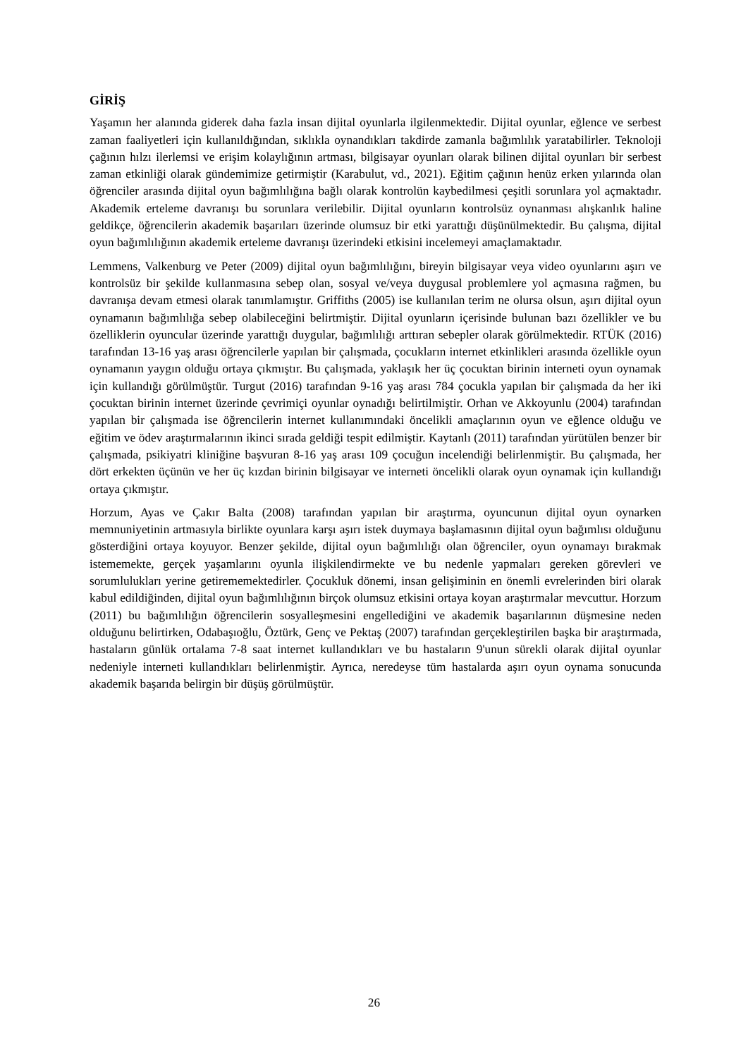GİRİŞ
Yaşamın her alanında giderek daha fazla insan dijital oyunlarla ilgilenmektedir. Dijital oyunlar, eğlence ve serbest zaman faaliyetleri için kullanıldığından, sıklıkla oynandıkları takdirde zamanla bağımlılık yaratabilirler. Teknoloji çağının hılzı ilerlemsi ve erişim kolaylığının artması, bilgisayar oyunları olarak bilinen dijital oyunları bir serbest zaman etkinliği olarak gündemimize getirmiştir (Karabulut, vd., 2021). Eğitim çağının henüz erken yılarında olan öğrenciler arasında dijital oyun bağımlılığına bağlı olarak kontrolün kaybedilmesi çeşitli sorunlara yol açmaktadır. Akademik erteleme davranışı bu sorunlara verilebilir. Dijital oyunların kontrolsüz oynanması alışkanlık haline geldikçe, öğrencilerin akademik başarıları üzerinde olumsuz bir etki yarattığı düşünülmektedir. Bu çalışma, dijital oyun bağımlılığının akademik erteleme davranışı üzerindeki etkisini incelemeyi amaçlamaktadır.
Lemmens, Valkenburg ve Peter (2009) dijital oyun bağımlılığını, bireyin bilgisayar veya video oyunlarını aşırı ve kontrolsüz bir şekilde kullanmasına sebep olan, sosyal ve/veya duygusal problemlere yol açmasına rağmen, bu davranışa devam etmesi olarak tanımlamıştır. Griffiths (2005) ise kullanılan terim ne olursa olsun, aşırı dijital oyun oynamanın bağımlılığa sebep olabileceğini belirtmiştir. Dijital oyunların içerisinde bulunan bazı özellikler ve bu özelliklerin oyuncular üzerinde yarattığı duygular, bağımlılığı arttıran sebepler olarak görülmektedir. RTÜK (2016) tarafından 13-16 yaş arası öğrencilerle yapılan bir çalışmada, çocukların internet etkinlikleri arasında özellikle oyun oynamanın yaygın olduğu ortaya çıkmıştır. Bu çalışmada, yaklaşık her üç çocuktan birinin interneti oyun oynamak için kullandığı görülmüştür. Turgut (2016) tarafından 9-16 yaş arası 784 çocukla yapılan bir çalışmada da her iki çocuktan birinin internet üzerinde çevrimiçi oyunlar oynadığı belirtilmiştir. Orhan ve Akkoyunlu (2004) tarafından yapılan bir çalışmada ise öğrencilerin internet kullanımındaki öncelikli amaçlarının oyun ve eğlence olduğu ve eğitim ve ödev araştırmalarının ikinci sırada geldiği tespit edilmiştir. Kaytanlı (2011) tarafından yürütülen benzer bir çalışmada, psikiyatri kliniğine başvuran 8-16 yaş arası 109 çocuğun incelendiği belirlenmiştir. Bu çalışmada, her dört erkekten üçünün ve her üç kızdan birinin bilgisayar ve interneti öncelikli olarak oyun oynamak için kullandığı ortaya çıkmıştır.
Horzum, Ayas ve Çakır Balta (2008) tarafından yapılan bir araştırma, oyuncunun dijital oyun oynarken memnuniyetinin artmasıyla birlikte oyunlara karşı aşırı istek duymaya başlamasının dijital oyun bağımlısı olduğunu gösterdiğini ortaya koyuyor. Benzer şekilde, dijital oyun bağımlılığı olan öğrenciler, oyun oynamayı bırakmak istememekte, gerçek yaşamlarını oyunla ilişkilendirmekte ve bu nedenle yapmaları gereken görevleri ve sorumlulukları yerine getirememektedirler. Çocukluk dönemi, insan gelişiminin en önemli evrelerinden biri olarak kabul edildiğinden, dijital oyun bağımlılığının birçok olumsuz etkisini ortaya koyan araştırmalar mevcuttur. Horzum (2011) bu bağımlılığın öğrencilerin sosyalleşmesini engellediğini ve akademik başarılarının düşmesine neden olduğunu belirtirken, Odabaşıoğlu, Öztürk, Genç ve Pektaş (2007) tarafından gerçekleştirilen başka bir araştırmada, hastaların günlük ortalama 7-8 saat internet kullandıkları ve bu hastaların 9'unun sürekli olarak dijital oyunlar nedeniyle interneti kullandıkları belirlenmiştir. Ayrıca, neredeyse tüm hastalarda aşırı oyun oynama sonucunda akademik başarıda belirgin bir düşüş görülmüştür.
26